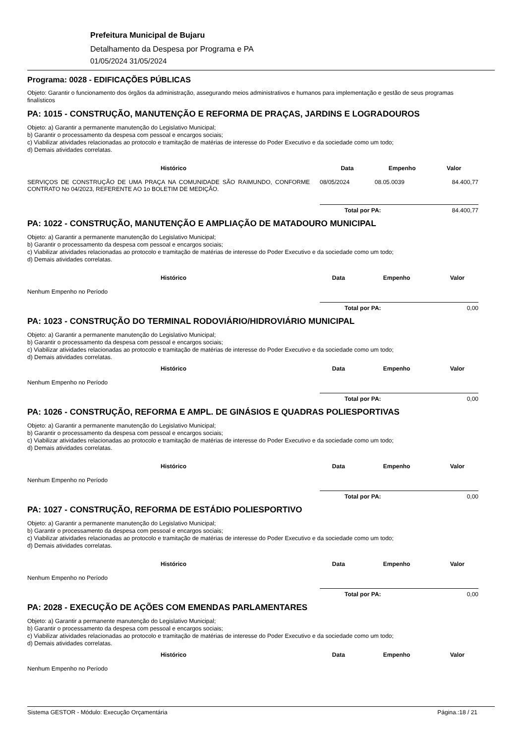Prefeitura Municipal de Bujaru
Detalhamento da Despesa por Programa e PA
01/05/2024 31/05/2024
Programa: 0028 - EDIFICAÇÕES PÚBLICAS
Objeto: Garantir o funcionamento dos órgãos da administração, assegurando meios administrativos e humanos para implementação e gestão de seus programas finalísticos
PA: 1015 - CONSTRUÇÃO, MANUTENÇÃO E REFORMA DE PRAÇAS, JARDINS E LOGRADOUROS
Objeto: a) Garantir a permanente manutenção do Legislativo Municipal;
b) Garantir o processamento da despesa com pessoal e encargos sociais;
c) Viabilizar atividades relacionadas ao protocolo e tramitação de matérias de interesse do Poder Executivo e da sociedade como um todo;
d) Demais atividades correlatas.
| Histórico | Data | Empenho | Valor |
| --- | --- | --- | --- |
| SERVIÇOS DE CONSTRUÇÃO DE UMA PRAÇA NA COMUNIDADE SÃO RAIMUNDO, CONFORME CONTRATO No 04/2023, REFERENTE AO 1o BOLETIM DE MEDIÇÃO. | 08/05/2024 | 08.05.0039 | 84.400,77 |
Total por PA: 84.400,77
PA: 1022 - CONSTRUÇÃO, MANUTENÇÃO E AMPLIAÇÃO DE MATADOURO MUNICIPAL
Objeto: a) Garantir a permanente manutenção do Legislativo Municipal;
b) Garantir o processamento da despesa com pessoal e encargos sociais;
c) Viabilizar atividades relacionadas ao protocolo e tramitação de matérias de interesse do Poder Executivo e da sociedade como um todo;
d) Demais atividades correlatas.
| Histórico | Data | Empenho | Valor |
| --- | --- | --- | --- |
| Nenhum Empenho no Período | | | |
Total por PA: 0,00
PA: 1023 - CONSTRUÇÃO DO TERMINAL RODOVIÁRIO/HIDROVIÁRIO MUNICIPAL
Objeto: a) Garantir a permanente manutenção do Legislativo Municipal;
b) Garantir o processamento da despesa com pessoal e encargos sociais;
c) Viabilizar atividades relacionadas ao protocolo e tramitação de matérias de interesse do Poder Executivo e da sociedade como um todo;
d) Demais atividades correlatas.
| Histórico | Data | Empenho | Valor |
| --- | --- | --- | --- |
| Nenhum Empenho no Período | | | |
Total por PA: 0,00
PA: 1026 - CONSTRUÇÃO, REFORMA E AMPL. DE GINÁSIOS E QUADRAS POLIESPORTIVAS
Objeto: a) Garantir a permanente manutenção do Legislativo Municipal;
b) Garantir o processamento da despesa com pessoal e encargos sociais;
c) Viabilizar atividades relacionadas ao protocolo e tramitação de matérias de interesse do Poder Executivo e da sociedade como um todo;
d) Demais atividades correlatas.
| Histórico | Data | Empenho | Valor |
| --- | --- | --- | --- |
| Nenhum Empenho no Período | | | |
Total por PA: 0,00
PA: 1027 - CONSTRUÇÃO, REFORMA DE ESTÁDIO POLIESPORTIVO
Objeto: a) Garantir a permanente manutenção do Legislativo Municipal;
b) Garantir o processamento da despesa com pessoal e encargos sociais;
c) Viabilizar atividades relacionadas ao protocolo e tramitação de matérias de interesse do Poder Executivo e da sociedade como um todo;
d) Demais atividades correlatas.
| Histórico | Data | Empenho | Valor |
| --- | --- | --- | --- |
| Nenhum Empenho no Período | | | |
Total por PA: 0,00
PA: 2028 - EXECUÇÃO DE AÇÕES COM EMENDAS PARLAMENTARES
Objeto: a) Garantir a permanente manutenção do Legislativo Municipal;
b) Garantir o processamento da despesa com pessoal e encargos sociais;
c) Viabilizar atividades relacionadas ao protocolo e tramitação de matérias de interesse do Poder Executivo e da sociedade como um todo;
d) Demais atividades correlatas.
| Histórico | Data | Empenho | Valor |
| --- | --- | --- | --- |
| Nenhum Empenho no Período | | | |
Sistema GESTOR - Módulo: Execução Orçamentária Página.:18 / 21